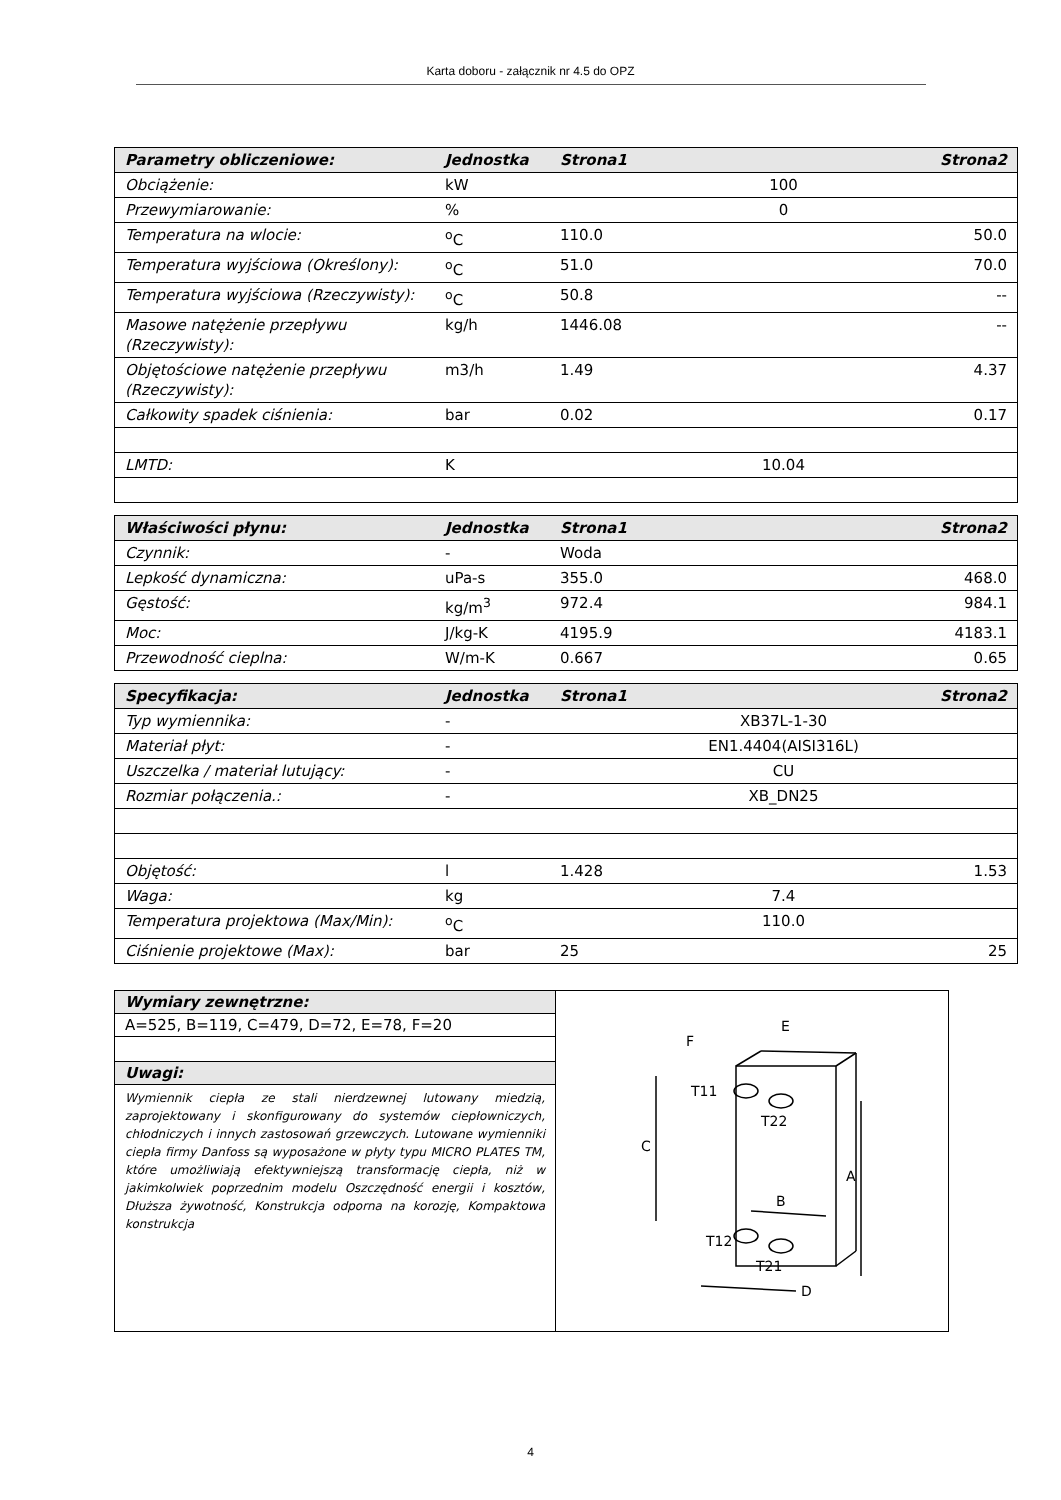Karta doboru - załącznik nr 4.5 do OPZ
| Parametry obliczeniowe: | Jednostka | Strona1 | Strona2 |
| Obciążenie: | kW | 100 | |
| Przewymiarowanie: | % | 0 | |
| Temperatura na wlocie: | <sup>o</sup> C | 110.0 | 50.0 |
| Temperatura wyjściowa (Określony): | <sup>o</sup> C | 51.0 | 70.0 |
| Temperatura wyjściowa (Rzeczywisty): | <sup>o</sup> C | 50.8 | -- |
| Masowe natężenie przepływu (Rzeczywisty): | kg/h | 1446.08 | -- |
| Objętościowe natężenie przepływu (Rzeczywisty): | m3/h | 1.49 | 4.37 |
| Całkowity spadek ciśnienia: | bar | 0.02 | 0.17 |
| LMTD: | K | 10.04 | |
| Właściwości płynu: | Jednostka | Strona1 | Strona2 |
| Czynnik: | - | Woda | |
| Lepkość dynamiczna: | uPa-s | 355.0 | 468.0 |
| Gęstość: | kg/m<sup>3</sup> | 972.4 | 984.1 |
| Moc: | J/kg-K | 4195.9 | 4183.1 |
| Przewodność cieplna: | W/m-K | 0.667 | 0.65 |
| Specyfikacja: | Jednostka | Strona1 | Strona2 |
| Typ wymiennika: | - | XB37L-1-30 | |
| Materiał płyt: | - | EN1.4404(AISI316L) | |
| Uszczelka / materiał lutujący: | - | CU | |
| Rozmiar połączenia.: | - | XB_DN25 | |
| Objętość: | l | 1.428 | 1.53 |
| Waga: | kg | 7.4 | |
| Temperatura projektowa (Max/Min): | <sup>o</sup> C | 110.0 | |
| Ciśnienie projektowe (Max): | bar | 25 | 25 |
Wymiary zewnętrzne:
A=525, B=119, C=479, D=72, E=78, F=20
Uwagi:
Wymiennik ciepła ze stali nierdzewnej lutowany miedzią, zaprojektowany i skonfigurowany do systemów ciepłowniczych, chłodniczych i innych zastosowań grzewczych. Lutowane wymienniki ciepła firmy Danfoss są wyposażone w płyty typu MICRO PLATES TM, które umożliwiają efektywniejszą transformację ciepła, niż w jakimkolwiek poprzednim modelu Oszczędność energii i kosztów, Dłuższa żywotność, Konstrukcja odporna na korozję, Kompaktowa konstrukcja
F
E
C
A
B
D
T11
T22
T12
T21
4